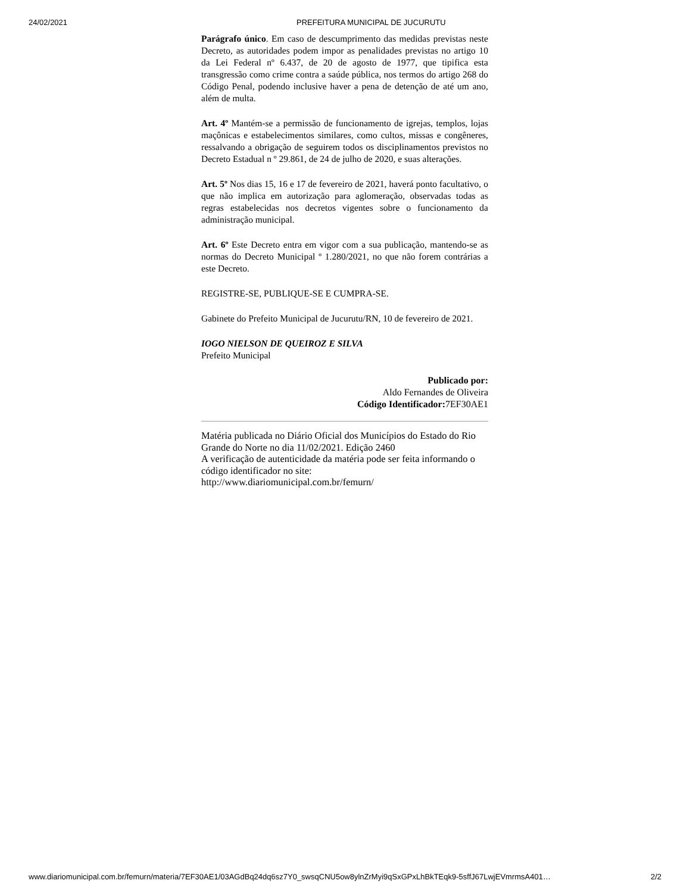24/02/2021 PREFEITURA MUNICIPAL DE JUCURUTU
Parágrafo único. Em caso de descumprimento das medidas previstas neste Decreto, as autoridades podem impor as penalidades previstas no artigo 10 da Lei Federal nº 6.437, de 20 de agosto de 1977, que tipifica esta transgressão como crime contra a saúde pública, nos termos do artigo 268 do Código Penal, podendo inclusive haver a pena de detenção de até um ano, além de multa.
Art. 4º Mantém-se a permissão de funcionamento de igrejas, templos, lojas maçônicas e estabelecimentos similares, como cultos, missas e congêneres, ressalvando a obrigação de seguirem todos os disciplinamentos previstos no Decreto Estadual n º 29.861, de 24 de julho de 2020, e suas alterações.
Art. 5º Nos dias 15, 16 e 17 de fevereiro de 2021, haverá ponto facultativo, o que não implica em autorização para aglomeração, observadas todas as regras estabelecidas nos decretos vigentes sobre o funcionamento da administração municipal.
Art. 6º Este Decreto entra em vigor com a sua publicação, mantendo-se as normas do Decreto Municipal º 1.280/2021, no que não forem contrárias a este Decreto.
REGISTRE-SE, PUBLIQUE-SE E CUMPRA-SE.
Gabinete do Prefeito Municipal de Jucurutu/RN, 10 de fevereiro de 2021.
IOGO NIELSON DE QUEIROZ E SILVA
Prefeito Municipal
Publicado por:
Aldo Fernandes de Oliveira
Código Identificador: 7EF30AE1
Matéria publicada no Diário Oficial dos Municípios do Estado do Rio Grande do Norte no dia 11/02/2021. Edição 2460
A verificação de autenticidade da matéria pode ser feita informando o código identificador no site:
http://www.diariomunicipal.com.br/femurn/
www.diariomunicipal.com.br/femurn/materia/7EF30AE1/03AGdBq24dq6sz7Y0_swsqCNU5ow8ylnZrMyi9qSxGPxLhBkTEqk9-5sffJ67LwjEVmrmsA401… 2/2